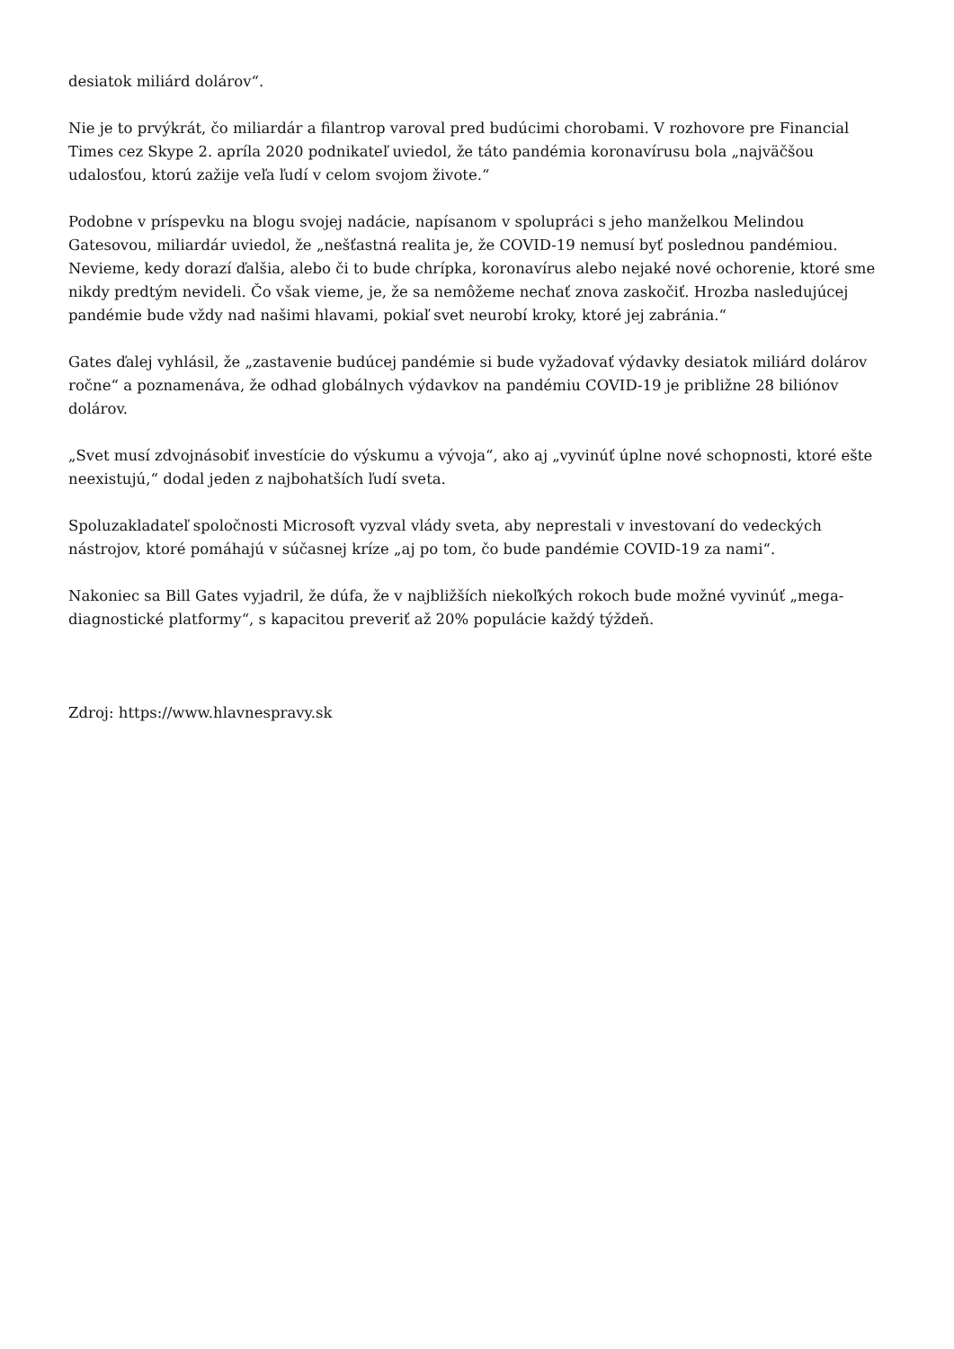desiatok miliárd dolárov“.
Nie je to prvýkrát, čo miliardár a filantrop varoval pred budúcimi chorobami. V rozhovore pre Financial Times cez Skype 2. apríla 2020 podnikateľ uviedol, že táto pandémia koronavírusu bola „najväčšou udalosťou, ktorú zažije veľa ľudí v celom svojom živote.“
Podobne v príspevku na blogu svojej nadácie, napísanom v spolupráci s jeho manželkou Melindou Gatesovou, miliardár uviedol, že „nešťastná realita je, že COVID-19 nemusí byť poslednou pandémiou. Nevieme, kedy dorazí ďalšia, alebo či to bude chrípka, koronavírus alebo nejaké nové ochorenie, ktoré sme nikdy predtým nevideli. Čo však vieme, je, že sa nemôžeme nechať znova zaskočiť. Hrozba nasledujúcej pandémie bude vždy nad našimi hlavami, pokiaľ svet neurobí kroky, ktoré jej zabránia.“
Gates ďalej vyhlásil, že „zastavenie budúcej pandémie si bude vyžadovať výdavky desiatok miliárd dolárov ročne“ a poznamenáva, že odhad globálnych výdavkov na pandémiu COVID-19 je približne 28 biliónov dolárov.
„Svet musí zdvojnásobiť investície do výskumu a vývoja“, ako aj „vyvinúť úplne nové schopnosti, ktoré ešte neexistujú,“ dodal jeden z najbohatších ľudí sveta.
Spoluzakladateľ spoločnosti Microsoft vyzval vlády sveta, aby neprestali v investovaní do vedeckých nástrojov, ktoré pomáhajú v súčasnej kríze „aj po tom, čo bude pandémie COVID-19 za nami“.
Nakoniec sa Bill Gates vyjadril, že dúfa, že v najbližších niekoľkých rokoch bude možné vyvinúť „mega-diagnostické platformy“, s kapacitou preveriť až 20% populácie každý týždeň.
Zdroj: https://www.hlavnespravy.sk